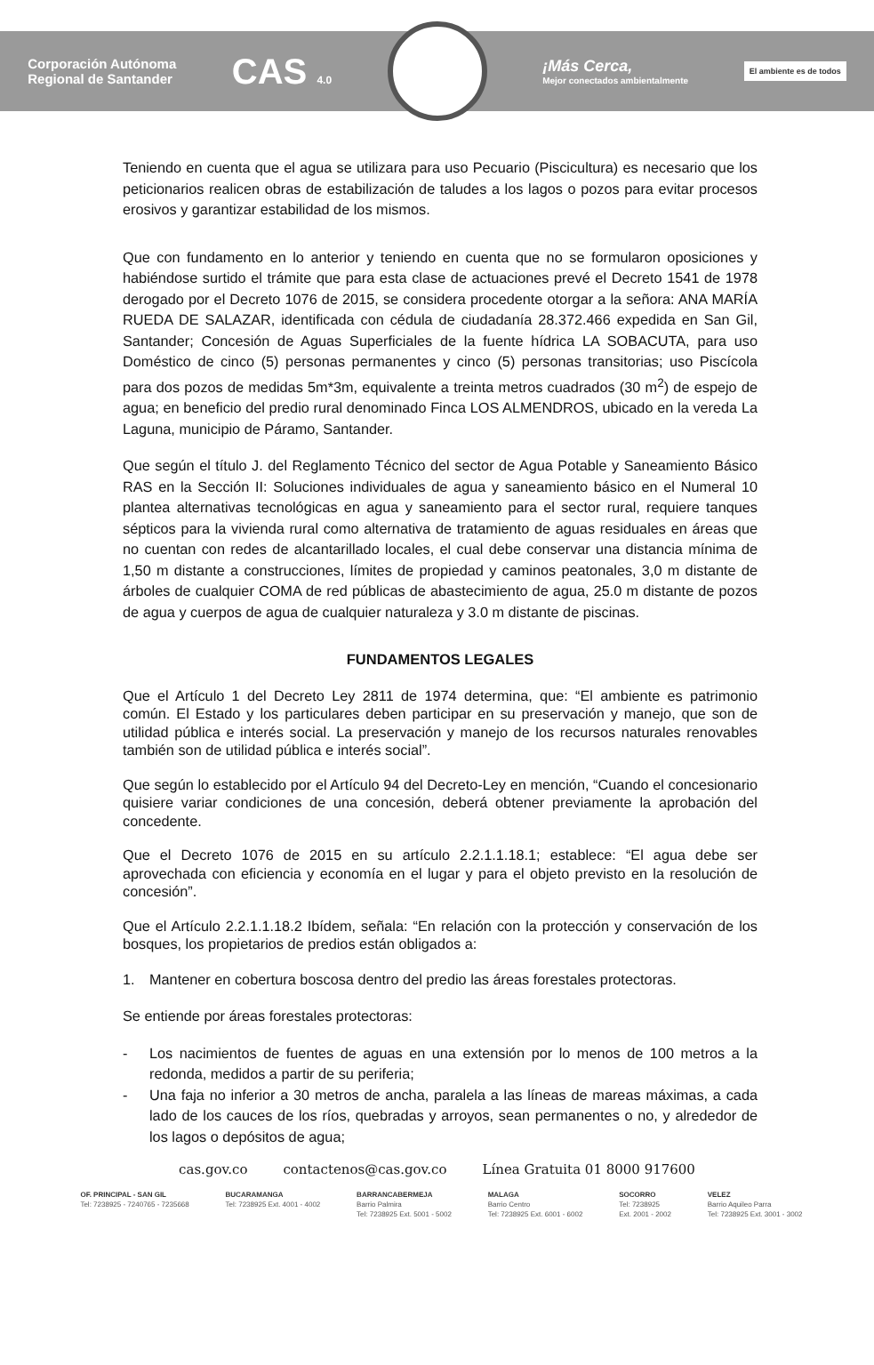Corporación Autónoma
Regional de Santander
CAS 4.0
¡Más Cerca,
Mejor conectados ambientalmente
El ambiente es de todos
Teniendo en cuenta que el agua se utilizara para uso Pecuario (Piscicultura) es necesario que los peticionarios realicen obras de estabilización de taludes a los lagos o pozos para evitar procesos erosivos y garantizar estabilidad de los mismos.
Que con fundamento en lo anterior y teniendo en cuenta que no se formularon oposiciones y habiéndose surtido el trámite que para esta clase de actuaciones prevé el Decreto 1541 de 1978 derogado por el Decreto 1076 de 2015, se considera procedente otorgar a la señora: ANA MARÍA RUEDA DE SALAZAR, identificada con cédula de ciudadanía 28.372.466 expedida en San Gil, Santander; Concesión de Aguas Superficiales de la fuente hídrica LA SOBACUTA, para uso Doméstico de cinco (5) personas permanentes y cinco (5) personas transitorias; uso Piscícola para dos pozos de medidas 5m*3m, equivalente a treinta metros cuadrados (30 m<sup>2</sup>) de espejo de agua; en beneficio del predio rural denominado Finca LOS ALMENDROS, ubicado en la vereda La Laguna, municipio de Páramo, Santander.
Que según el título J. del Reglamento Técnico del sector de Agua Potable y Saneamiento Básico RAS en la Sección II: Soluciones individuales de agua y saneamiento básico en el Numeral 10 plantea alternativas tecnológicas en agua y saneamiento para el sector rural, requiere tanques sépticos para la vivienda rural como alternativa de tratamiento de aguas residuales en áreas que no cuentan con redes de alcantarillado locales, el cual debe conservar una distancia mínima de 1,50 m distante a construcciones, límites de propiedad y caminos peatonales, 3,0 m distante de árboles de cualquier COMA de red públicas de abastecimiento de agua, 25.0 m distante de pozos de agua y cuerpos de agua de cualquier naturaleza y 3.0 m distante de piscinas.
FUNDAMENTOS LEGALES
Que el Artículo 1 del Decreto Ley 2811 de 1974 determina, que: “El ambiente es patrimonio común. El Estado y los particulares deben participar en su preservación y manejo, que son de utilidad pública e interés social. La preservación y manejo de los recursos naturales renovables también son de utilidad pública e interés social”.
Que según lo establecido por el Artículo 94 del Decreto-Ley en mención, “Cuando el concesionario quisiere variar condiciones de una concesión, deberá obtener previamente la aprobación del concedente.
Que el Decreto 1076 de 2015 en su artículo 2.2.1.1.18.1; establece: “El agua debe ser aprovechada con eficiencia y economía en el lugar y para el objeto previsto en la resolución de concesión”.
Que el Artículo 2.2.1.1.18.2 Ibídem, señala: “En relación con la protección y conservación de los bosques, los propietarios de predios están obligados a:
1. Mantener en cobertura boscosa dentro del predio las áreas forestales protectoras.
Se entiende por áreas forestales protectoras:
- Los nacimientos de fuentes de aguas en una extensión por lo menos de 100 metros a la redonda, medidos a partir de su periferia;
- Una faja no inferior a 30 metros de ancha, paralela a las líneas de mareas máximas, a cada lado de los cauces de los ríos, quebradas y arroyos, sean permanentes o no, y alrededor de los lagos o depósitos de agua;
cas.gov.co contactenos@cas.gov.co Línea Gratuita 01 8000 917600
OF. PRINCIPAL - SAN GIL
Tel: 7238925 - 7240765 - 7235668
BUCARAMANGA
Tel: 7238925 Ext. 4001 - 4002
BARRANCABERMEJA
Barrio Palmira
Tel: 7238925 Ext. 5001 - 5002
MALAGA
Barrio Centro
Tel: 7238925 Ext. 6001 - 6002
SOCORRO
Tel: 7238925
Ext. 2001 - 2002
VELEZ
Barrio Aquileo Parra
Tel: 7238925 Ext. 3001 - 3002